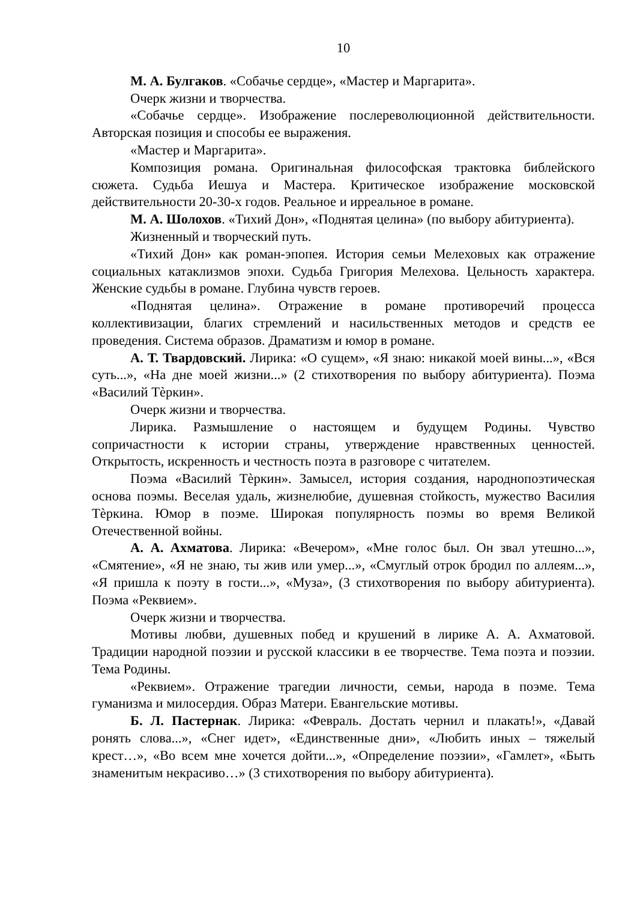10
М. А. Булгаков. «Собачье сердце», «Мастер и Маргарита».
Очерк жизни и творчества.
«Собачье сердце». Изображение послереволюционной действительности. Авторская позиция и способы ее выражения.
«Мастер и Маргарита».
Композиция романа. Оригинальная философская трактовка библейского сюжета. Судьба Иешуа и Мастера. Критическое изображение московской действительности 20-30-х годов. Реальное и ирреальное в романе.
М. А. Шолохов. «Тихий Дон», «Поднятая целина» (по выбору абитуриента).
Жизненный и творческий путь.
«Тихий Дон» как роман-эпопея. История семьи Мелеховых как отражение социальных катаклизмов эпохи. Судьба Григория Мелехова. Цельность характера. Женские судьбы в романе. Глубина чувств героев.
«Поднятая целина». Отражение в романе противоречий процесса коллективизации, благих стремлений и насильственных методов и средств ее проведения. Система образов. Драматизм и юмор в романе.
А. Т. Твардовский. Лирика: «О сущем», «Я знаю: никакой моей вины...», «Вся суть...», «На дне моей жизни...» (2 стихотворения по выбору абитуриента). Поэма «Василий Тѐркин».
Очерк жизни и творчества.
Лирика. Размышление о настоящем и будущем Родины. Чувство сопричастности к истории страны, утверждение нравственных ценностей. Открытость, искренность и честность поэта в разговоре с читателем.
Поэма «Василий Тѐркин». Замысел, история создания, народнопоэтическая основа поэмы. Веселая удаль, жизнелюбие, душевная стойкость, мужество Василия Тѐркина. Юмор в поэме. Широкая популярность поэмы во время Великой Отечественной войны.
А. А. Ахматова. Лирика: «Вечером», «Мне голос был. Он звал утешно...», «Смятение», «Я не знаю, ты жив или умер...», «Смуглый отрок бродил по аллеям...», «Я пришла к поэту в гости...», «Муза», (3 стихотворения по выбору абитуриента). Поэма «Реквием».
Очерк жизни и творчества.
Мотивы любви, душевных побед и крушений в лирике А. А. Ахматовой. Традиции народной поэзии и русской классики в ее творчестве. Тема поэта и поэзии. Тема Родины.
«Реквием». Отражение трагедии личности, семьи, народа в поэме. Тема гуманизма и милосердия. Образ Матери. Евангельские мотивы.
Б. Л. Пастернак. Лирика: «Февраль. Достать чернил и плакать!», «Давай ронять слова...», «Снег идет», «Единственные дни», «Любить иных – тяжелый крест…», «Во всем мне хочется дойти...», «Определение поэзии», «Гамлет», «Быть знаменитым некрасиво…» (3 стихотворения по выбору абитуриента).